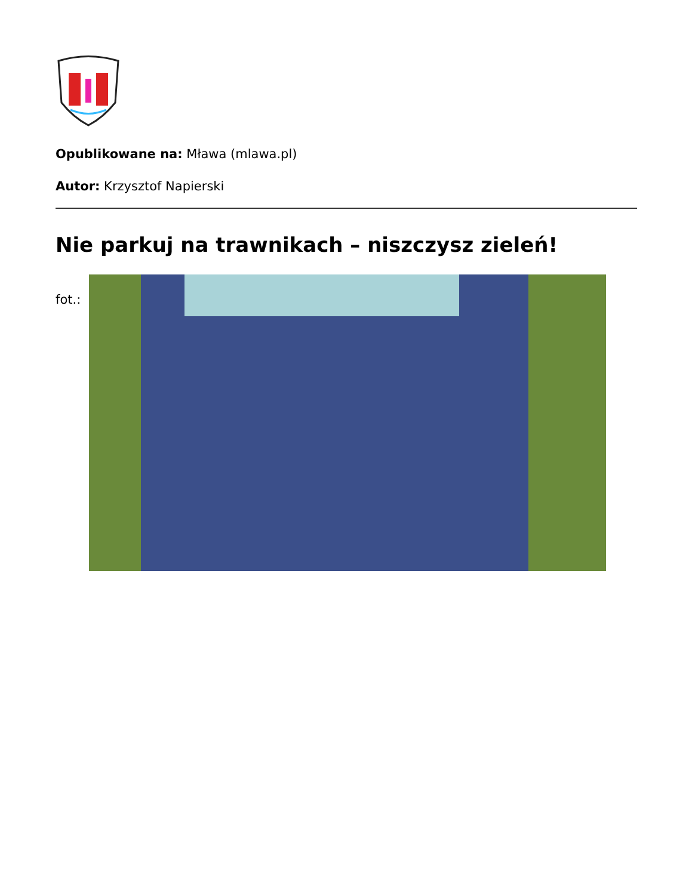Opublikowane na: Mława (mlawa.pl)
Autor: Krzysztof Napierski
Nie parkuj na trawnikach – niszczysz zieleń!
fot.: